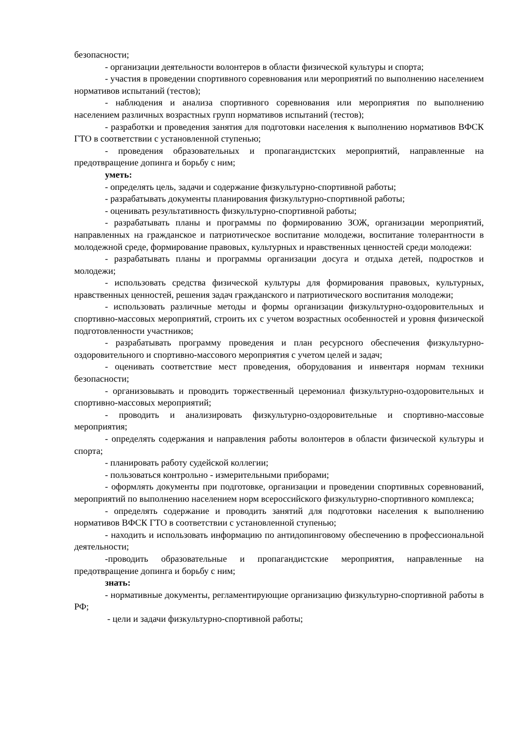безопасности;
- организации деятельности волонтеров в области физической культуры и спорта;
- участия в проведении спортивного соревнования или мероприятий по выполнению населением нормативов испытаний (тестов);
- наблюдения и анализа спортивного соревнования или мероприятия по выполнению населением различных возрастных групп нормативов испытаний (тестов);
- разработки и проведения занятия для подготовки населения к выполнению нормативов ВФСК ГТО в соответствии с установленной ступенью;
- проведения образовательных и пропагандистских мероприятий, направленные на предотвращение допинга и борьбу с ним;
уметь:
- определять цель, задачи и содержание физкультурно-спортивной работы;
- разрабатывать документы планирования физкультурно-спортивной работы;
- оценивать результативность физкультурно-спортивной работы;
- разрабатывать планы и программы по формированию ЗОЖ, организации мероприятий, направленных на гражданское и патриотическое воспитание молодежи, воспитание толерантности в молодежной среде, формирование правовых, культурных и нравственных ценностей среди молодежи:
- разрабатывать планы и программы организации досуга и отдыха детей, подростков и молодежи;
- использовать средства физической культуры для формирования правовых, культурных, нравственных ценностей, решения задач гражданского и патриотического воспитания молодежи;
- использовать различные методы и формы организации физкультурно-оздоровительных и спортивно-массовых мероприятий, строить их с учетом возрастных особенностей и уровня физической подготовленности участников;
- разрабатывать программу проведения и план ресурсного обеспечения физкультурно-оздоровительного и спортивно-массового мероприятия с учетом целей и задач;
- оценивать соответствие мест проведения, оборудования и инвентаря нормам техники безопасности;
- организовывать и проводить торжественный церемониал физкультурно-оздоровительных и спортивно-массовых мероприятий;
- проводить и анализировать физкультурно-оздоровительные и спортивно-массовые мероприятия;
- определять содержания и направления работы волонтеров в области физической культуры и спорта;
- планировать работу судейской коллегии;
- пользоваться контрольно - измерительными приборами;
- оформлять документы при подготовке, организации и проведении спортивных соревнований, мероприятий по выполнению населением норм всероссийского физкультурно-спортивного комплекса;
- определять содержание и проводить занятий для подготовки населения к выполнению нормативов ВФСК ГТО в соответствии с установленной ступенью;
- находить и использовать информацию по антидопинговому обеспечению в профессиональной деятельности;
-проводить образовательные и пропагандистские мероприятия, направленные на предотвращение допинга и борьбу с ним;
знать:
- нормативные документы, регламентирующие организацию физкультурно-спортивной работы в РФ;
- цели и задачи физкультурно-спортивной работы;